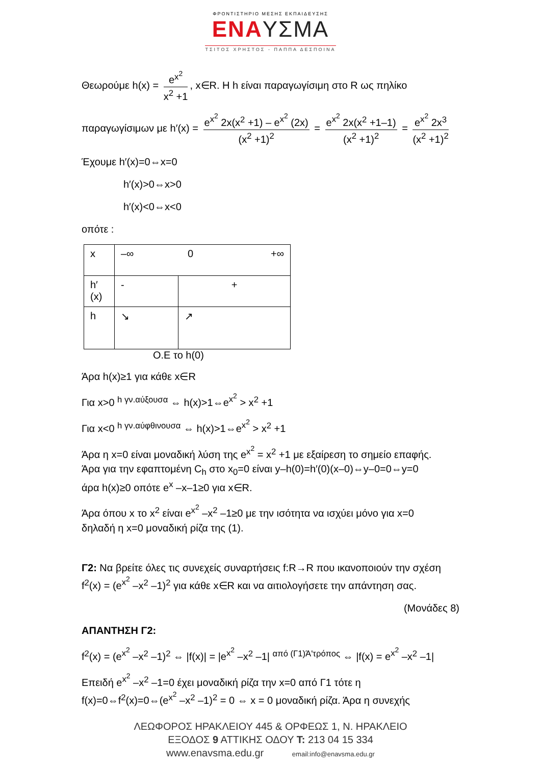ΦΡΟΝΤΙΣΤΗΡΙΟ ΜΕΣΗΣ ΕΚΠΑΙΔΕΥΣΗΣ
ΕΝΑΥΣΜΑ
ΤΣΙΤΟΣ ΧΡΗΣΤΟΣ - ΠΑΠΠΑ ΔΕΣΠΟΙΝΑ
Θεωρούμε h(x) = e<sup>x<sup>2</sup></sup> x<sup>2</sup> +1, x∈R. Η h είναι παραγωγίσιμη στο R ως πηλίκο
παραγωγίσιμων με h′(x) = e<sup>x<sup>2</sup></sup> 2x(x<sup>2</sup> +1) – e<sup>x<sup>2</sup></sup> (2x) (x<sup>2</sup> +1)<sup>2</sup> = e<sup>x<sup>2</sup></sup> 2x(x<sup>2</sup> +1–1) (x<sup>2</sup> +1)<sup>2</sup> = e<sup>x<sup>2</sup></sup> 2x<sup>3</sup> (x<sup>2</sup> +1)<sup>2</sup>
Έχουμε h′(x)=0⇔x=0
h′(x)>0⇔x>0
h′(x)<0⇔x<0
οπότε :
| x | –∞ 0 +∞ | |
| h′(x) | - | + |
| h | ↘ | ↗ |
Ο.Ε το h(0)
Άρα h(x)≥1 για κάθε x∈R
Για x>0 <sup>h γν.αύξουσα</sup> ⇔ h(x)>1⇔e<sup>x<sup>2</sup></sup> > x<sup>2</sup> +1
Για x<0 <sup>h γν.αύφθινουσα</sup> ⇔ h(x)>1⇔e<sup>x<sup>2</sup></sup> > x<sup>2</sup> +1
Άρα η x=0 είναι μοναδική λύση της e<sup>x<sup>2</sup></sup> = x<sup>2</sup> +1 με εξαίρεση το σημείο επαφής.
Άρα για την εφαπτομένη C<sub>h</sub> στο x<sub>0</sub>=0 είναι y–h(0)=h′(0)(x–0)⇔y–0=0⇔y=0
άρα h(x)≥0 οπότε e<sup>x</sup> –x–1≥0 για x∈R.
Άρα όπου x το x<sup>2</sup> είναι e<sup>x<sup>2</sup></sup> –x<sup>2</sup> –1≥0 με την ισότητα να ισχύει μόνο για x=0
δηλαδή η x=0 μοναδική ρίζα της (1).
Γ2: Να βρείτε όλες τις συνεχείς συναρτήσεις f:R→R που ικανοποιούν την σχέση f<sup>2</sup>(x) = (e<sup>x<sup>2</sup></sup> –x<sup>2</sup> –1)<sup>2</sup> για κάθε x∈R και να αιτιολογήσετε την απάντηση σας.
(Μονάδες 8)
ΑΠΑΝΤΗΣΗ Γ2:
f<sup>2</sup>(x) = (e<sup>x<sup>2</sup></sup> –x<sup>2</sup> –1)<sup>2</sup> ⇔ |f(x)| = |e<sup>x<sup>2</sup></sup> –x<sup>2</sup> –1| <sup>από (Γ1)Ά'τρόπος</sup> ⇔ |f(x) = e<sup>x<sup>2</sup></sup> –x<sup>2</sup> –1|
Επειδή e<sup>x<sup>2</sup></sup> –x<sup>2</sup> –1=0 έχει μοναδική ρίζα την x=0 από Γ1 τότε η
f(x)=0⇔f<sup>2</sup>(x)=0⇔(e<sup>x<sup>2</sup></sup> –x<sup>2</sup> –1)<sup>2</sup> = 0 ⇔ x = 0 μοναδική ρίζα. Άρα η συνεχής
ΛΕΩΦΟΡΟΣ ΗΡΑΚΛΕΙΟΥ 445 & ΟΡΦΕΩΣ 1, Ν. ΗΡΑΚΛΕΙΟ
ΕΞΟΔΟΣ 9 ΑΤΤΙΚΗΣ ΟΔΟΥ Τ: 213 04 15 334
www.enavsma.edu.gr email:info@enavsma.edu.gr